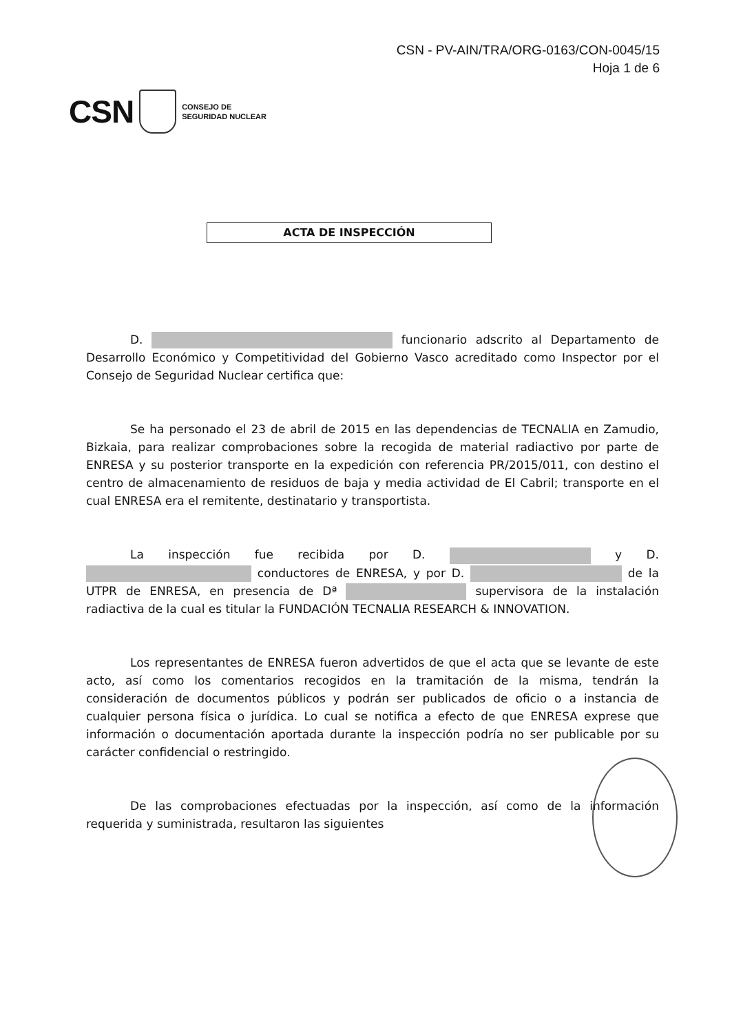CSN - PV-AIN/TRA/ORG-0163/CON-0045/15
Hoja 1 de 6
CSN
CONSEJO DE
SEGURIDAD NUCLEAR
ACTA DE INSPECCIÓN
D. funcionario adscrito al Departamento de Desarrollo Económico y Competitividad del Gobierno Vasco acreditado como Inspector por el Consejo de Seguridad Nuclear certifica que:
Se ha personado el 23 de abril de 2015 en las dependencias de TECNALIA en Zamudio, Bizkaia, para realizar comprobaciones sobre la recogida de material radiactivo por parte de ENRESA y su posterior transporte en la expedición con referencia PR/2015/011, con destino el centro de almacenamiento de residuos de baja y media actividad de El Cabril; transporte en el cual ENRESA era el remitente, destinatario y transportista.
La inspección fue recibida por D. y D. conductores de ENRESA, y por D. de la UTPR de ENRESA, en presencia de Dª supervisora de la instalación radiactiva de la cual es titular la FUNDACIÓN TECNALIA RESEARCH & INNOVATION.
Los representantes de ENRESA fueron advertidos de que el acta que se levante de este acto, así como los comentarios recogidos en la tramitación de la misma, tendrán la consideración de documentos públicos y podrán ser publicados de oficio o a instancia de cualquier persona física o jurídica. Lo cual se notifica a efecto de que ENRESA exprese que información o documentación aportada durante la inspección podría no ser publicable por su carácter confidencial o restringido.
De las comprobaciones efectuadas por la inspección, así como de la información requerida y suministrada, resultaron las siguientes